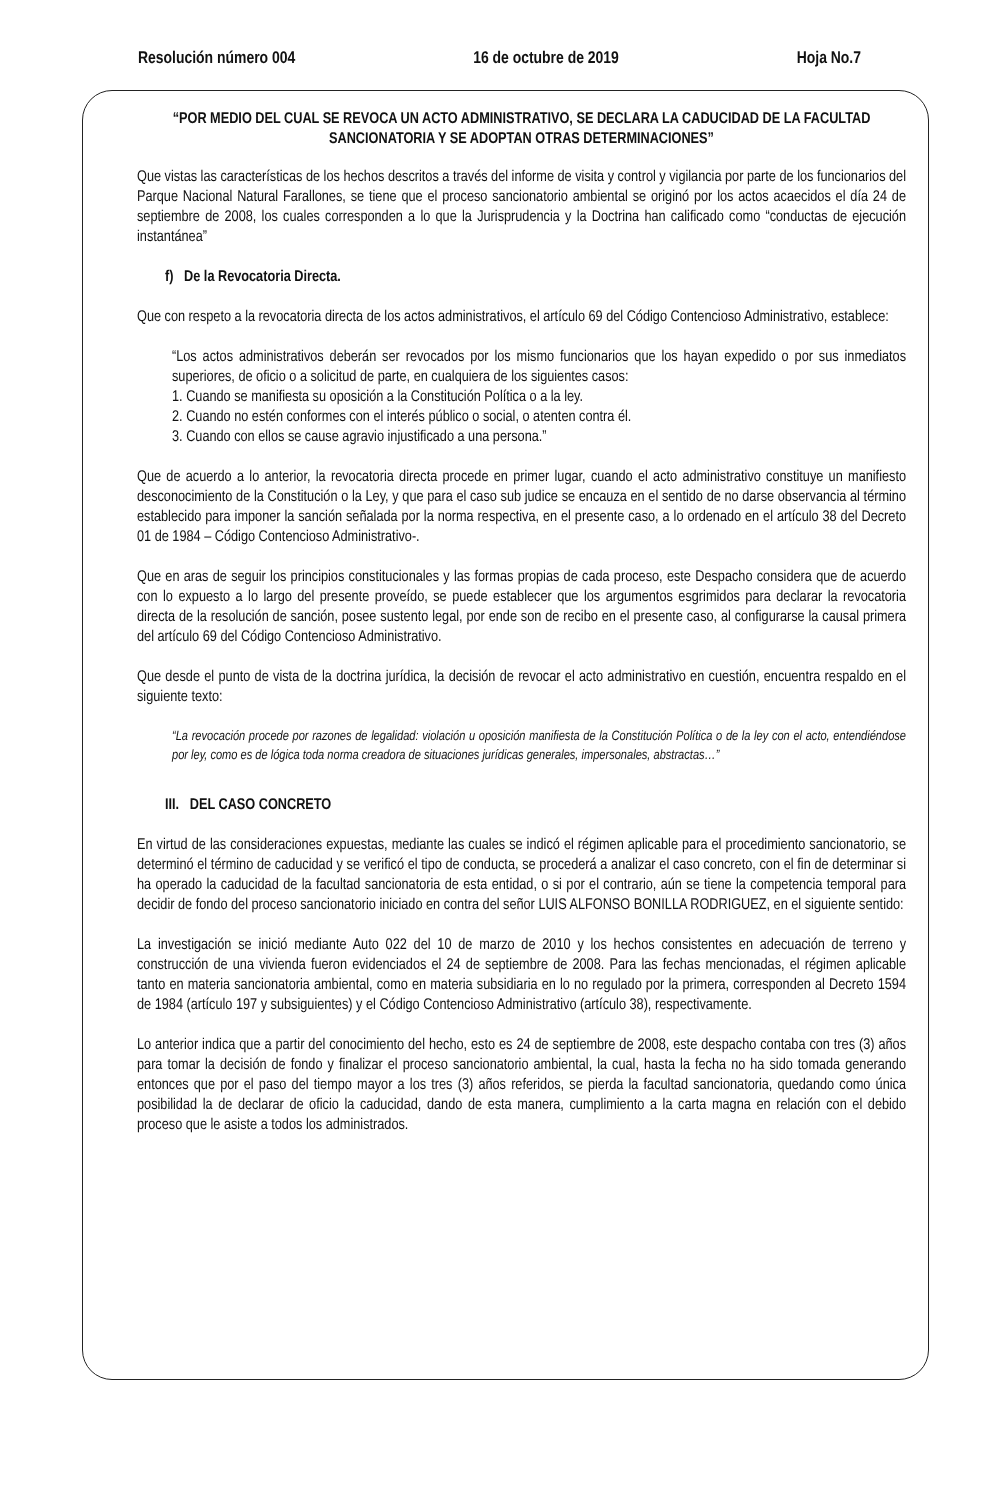Resolución número 004 16 de octubre de 2019 Hoja No.7
“POR MEDIO DEL CUAL SE REVOCA UN ACTO ADMINISTRATIVO, SE DECLARA LA CADUCIDAD DE LA FACULTAD SANCIONATORIA Y SE ADOPTAN OTRAS DETERMINACIONES”
Que vistas las características de los hechos descritos a través del informe de visita y control y vigilancia por parte de los funcionarios del Parque Nacional Natural Farallones, se tiene que el proceso sancionatorio ambiental se originó por los actos acaecidos el día 24 de septiembre de 2008, los cuales corresponden a lo que la Jurisprudencia y la Doctrina han calificado como “conductas de ejecución instantánea”
f) De la Revocatoria Directa.
Que con respeto a la revocatoria directa de los actos administrativos, el artículo 69 del Código Contencioso Administrativo, establece:
“Los actos administrativos deberán ser revocados por los mismo funcionarios que los hayan expedido o por sus inmediatos superiores, de oficio o a solicitud de parte, en cualquiera de los siguientes casos:
1. Cuando se manifiesta su oposición a la Constitución Política o a la ley.
2. Cuando no estén conformes con el interés público o social, o atenten contra él.
3. Cuando con ellos se cause agravio injustificado a una persona.”
Que de acuerdo a lo anterior, la revocatoria directa procede en primer lugar, cuando el acto administrativo constituye un manifiesto desconocimiento de la Constitución o la Ley, y que para el caso sub judice se encauza en el sentido de no darse observancia al término establecido para imponer la sanción señalada por la norma respectiva, en el presente caso, a lo ordenado en el artículo 38 del Decreto 01 de 1984 – Código Contencioso Administrativo-.
Que en aras de seguir los principios constitucionales y las formas propias de cada proceso, este Despacho considera que de acuerdo con lo expuesto a lo largo del presente proveído, se puede establecer que los argumentos esgrimidos para declarar la revocatoria directa de la resolución de sanción, posee sustento legal, por ende son de recibo en el presente caso, al configurarse la causal primera del artículo 69 del Código Contencioso Administrativo.
Que desde el punto de vista de la doctrina jurídica, la decisión de revocar el acto administrativo en cuestión, encuentra respaldo en el siguiente texto:
“La revocación procede por razones de legalidad: violación u oposición manifiesta de la Constitución Política o de la ley con el acto, entendiéndose por ley, como es de lógica toda norma creadora de situaciones jurídicas generales, impersonales, abstractas…”
III. DEL CASO CONCRETO
En virtud de las consideraciones expuestas, mediante las cuales se indicó el régimen aplicable para el procedimiento sancionatorio, se determinó el término de caducidad y se verificó el tipo de conducta, se procederá a analizar el caso concreto, con el fin de determinar si ha operado la caducidad de la facultad sancionatoria de esta entidad, o si por el contrario, aún se tiene la competencia temporal para decidir de fondo del proceso sancionatorio iniciado en contra del señor LUIS ALFONSO BONILLA RODRIGUEZ, en el siguiente sentido:
La investigación se inició mediante Auto 022 del 10 de marzo de 2010 y los hechos consistentes en adecuación de terreno y construcción de una vivienda fueron evidenciados el 24 de septiembre de 2008. Para las fechas mencionadas, el régimen aplicable tanto en materia sancionatoria ambiental, como en materia subsidiaria en lo no regulado por la primera, corresponden al Decreto 1594 de 1984 (artículo 197 y subsiguientes) y el Código Contencioso Administrativo (artículo 38), respectivamente.
Lo anterior indica que a partir del conocimiento del hecho, esto es 24 de septiembre de 2008, este despacho contaba con tres (3) años para tomar la decisión de fondo y finalizar el proceso sancionatorio ambiental, la cual, hasta la fecha no ha sido tomada generando entonces que por el paso del tiempo mayor a los tres (3) años referidos, se pierda la facultad sancionatoria, quedando como única posibilidad la de declarar de oficio la caducidad, dando de esta manera, cumplimiento a la carta magna en relación con el debido proceso que le asiste a todos los administrados.